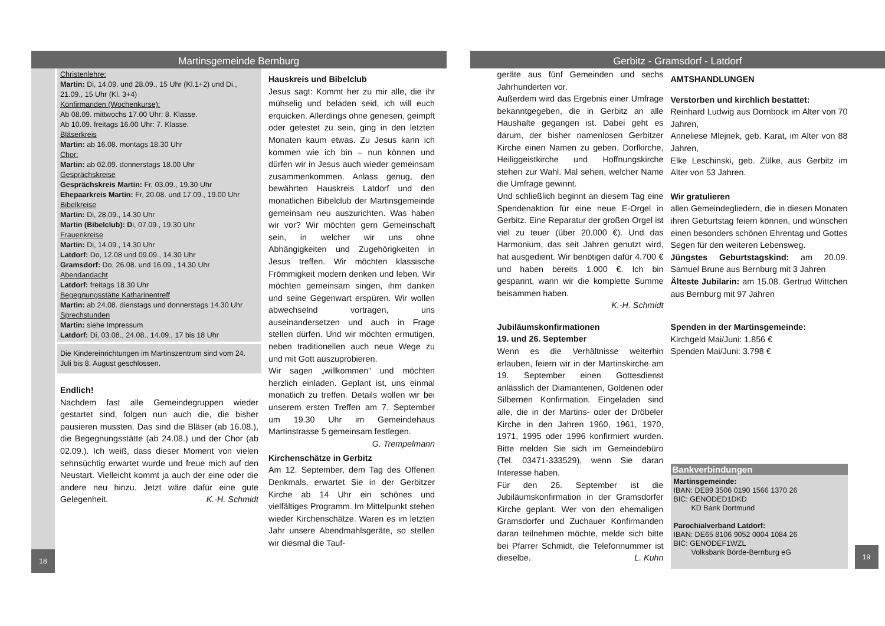Martinsgemeinde Bernburg
Christenlehre:
Martin: Di, 14.09. und 28.09., 15 Uhr (Kl.1+2) und Di., 21.09., 15 Uhr (Kl. 3+4)
Konfirmanden (Wochenkurse):
Ab 08.09. mittwochs 17.00 Uhr: 8. Klasse.
Ab 10.09. freitags 16.00 Uhr: 7. Klasse.
Bläserkreis
Martin: ab 16.08. montags 18.30 Uhr
Chor:
Martin: ab 02.09. donnerstags 18.00 Uhr
Gesprächskreise
Gesprächskreis Martin: Fr, 03.09., 19.30 Uhr
Ehepaarkreis Martin: Fr, 20.08. und 17.09., 19.00 Uhr
Bibelkreise
Martin: Di, 28.09., 14.30 Uhr
Martin (Bibelclub): Di, 07.09., 19.30 Uhr
Frauenkreise
Martin: Di, 14.09., 14.30 Uhr
Latdorf: Do, 12.08 und 09.09., 14.30 Uhr
Gramsdorf: Do, 26.08. und 16.09., 14.30 Uhr
Abendandacht
Latdorf: freitags 18.30 Uhr
Begegnungsstätte Katharinentreff
Martin: ab 24.08. dienstags und donnerstags 14.30 Uhr
Sprechstunden
Martin: siehe Impressum
Latdorf: Di, 03.08., 24.08., 14.09., 17 bis 18 Uhr
Die Kindereinrichtungen im Martinszentrum sind vom 24. Juli bis 8. August geschlossen.
Endlich!
Nachdem fast alle Gemeindegruppen wieder gestartet sind, folgen nun auch die, die bisher pausieren mussten. Das sind die Bläser (ab 16.08.), die Begegnungsstätte (ab 24.08.) und der Chor (ab 02.09.). Ich weiß, dass dieser Moment von vielen sehnsüchtig erwartet wurde und freue mich auf den Neustart. Vielleicht kommt ja auch der eine oder die andere neu hinzu. Jetzt wäre dafür eine gute Gelegenheit. K.-H. Schmidt
Hauskreis und Bibelclub
Jesus sagt: Kommt her zu mir alle, die ihr mühselig und beladen seid, ich will euch erquicken. Allerdings ohne genesen, geimpft oder getestet zu sein, ging in den letzten Monaten kaum etwas. Zu Jesus kann ich kommen wie ich bin – nun können und dürfen wir in Jesus auch wieder gemeinsam zusammenkommen. Anlass genug, den bewährten Hauskreis Latdorf und den monatlichen Bibelclub der Martinsgemeinde gemeinsam neu auszurichten. Was haben wir vor? Wir möchten gern Gemeinschaft sein, in welcher wir uns ohne Abhängigkeiten und Zugehörigkeiten in Jesus treffen. Wir möchten klassische Frömmigkeit modern denken und leben. Wir möchten gemeinsam singen, ihm danken und seine Gegenwart erspüren. Wir wollen abwechselnd vortragen, uns auseinandersetzen und auch in Frage stellen dürfen. Und wir möchten ermutigen, neben traditionellen auch neue Wege zu und mit Gott auszuprobieren.
Wir sagen „willkommen“ und möchten herzlich einladen. Geplant ist, uns einmal monatlich zu treffen. Details wollen wir bei unserem ersten Treffen am 7. September um 19.30 Uhr im Gemeindehaus Martinstrasse 5 gemeinsam festlegen. G. Trempelmann
Kirchenschätze in Gerbitz
Am 12. September, dem Tag des Offenen Denkmals, erwartet Sie in der Gerbitzer Kirche ab 14 Uhr ein schönes und vielfältiges Programm. Im Mittelpunkt stehen wieder Kirchenschätze. Waren es im letzten Jahr unsere Abendmahlsgeräte, so stellen wir diesmal die Tauf-
18
Gerbitz - Gramsdorf - Latdorf
geräte aus fünf Gemeinden und sechs Jahrhunderten vor.
Außerdem wird das Ergebnis einer Umfrage bekanntgegeben, die in Gerbitz an alle Haushalte gegangen ist. Dabei geht es darum, der bisher namenlosen Gerbitzer Kirche einen Namen zu geben. Dorfkirche, Heiliggeistkirche und Hoffnungskirche stehen zur Wahl. Mal sehen, welcher Name die Umfrage gewinnt.
Und schließlich beginnt an diesem Tag eine Spendenaktion für eine neue E-Orgel in Gerbitz. Eine Reparatur der großen Orgel ist viel zu teuer (über 20.000 €). Und das Harmonium, das seit Jahren genutzt wird, hat ausgedient. Wir benötigen dafür 4.700 € und haben bereits 1.000 €. Ich bin gespannt, wann wir die komplette Summe beisammen haben.
K.-H. Schmidt
Jubiläumskonfirmationen
19. und 26. September
Wenn es die Verhältnisse weiterhin erlauben, feiern wir in der Martinskirche am 19. September einen Gottesdienst anlässlich der Diamantenen, Goldenen oder Silbernen Konfirmation. Eingeladen sind alle, die in der Martins- oder der Dröbeler Kirche in den Jahren 1960, 1961, 1970, 1971, 1995 oder 1996 konfirmiert wurden. Bitte melden Sie sich im Gemeindebüro (Tel. 03471-333529), wenn Sie daran Interesse haben.
Für den 26. September ist die Jubiläumskonfirmation in der Gramsdorfer Kirche geplant. Wer von den ehemaligen Gramsdorfer und Zuchauer Konfirmanden daran teilnehmen möchte, melde sich bitte bei Pfarrer Schmidt, die Telefonnummer ist dieselbe. L. Kuhn
AMTSHANDLUNGEN
Verstorben und kirchlich bestattet:
Reinhard Ludwig aus Dornbock im Alter von 70 Jahren,
Anneliese Mlejnek, geb. Karat, im Alter von 88 Jahren,
Elke Leschinski, geb. Zülke, aus Gerbitz im Alter von 53 Jahren.
Wir gratulieren
allen Gemeindegliedern, die in diesen Monaten ihren Geburtstag feiern können, und wünschen einen besonders schönen Ehrentag und Gottes Segen für den weiteren Lebensweg.
Jüngstes Geburtstagskind: am 20.09. Samuel Brune aus Bernburg mit 3 Jahren
Älteste Jubilarin: am 15.08. Gertrud Wittchen aus Bernburg mit 97 Jahren
Spenden in der Martinsgemeinde:
Kirchgeld Mai/Juni: 1.856 €
Spenden Mai/Juni: 3.798 €
Bankverbindungen
Martinsgemeinde:
IBAN: DE89 3506 0190 1566 1370 26
BIC: GENODED1DKD
KD Bank Dortmund
Parochialverband Latdorf:
IBAN: DE65 8106 9052 0004 1084 26
BIC: GENODEF1WZL
Volksbank Börde-Bernburg eG
19